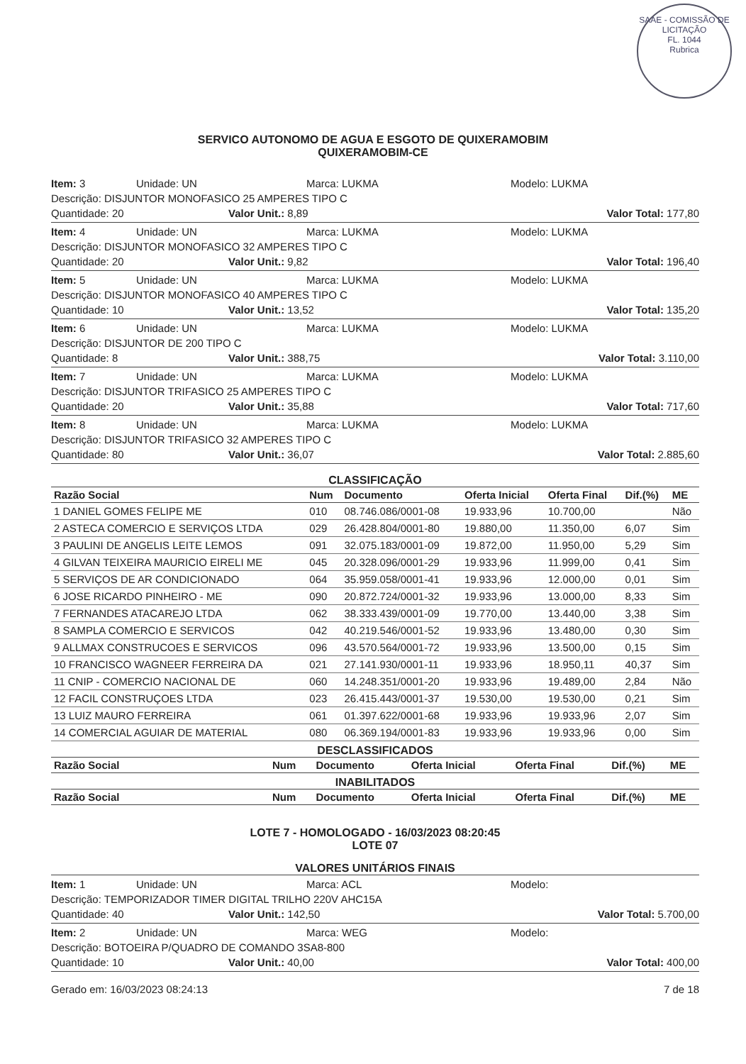SAAE - COMISSÃO DE LICITAÇÃO
FL. 1044
Rubrica
SERVICO AUTONOMO DE AGUA E ESGOTO DE QUIXERAMOBIM
QUIXERAMOBIM-CE
Item: 3 Unidade: UN Marca: LUKMA Modelo: LUKMA
Descrição: DISJUNTOR MONOFASICO 25 AMPERES TIPO C
Quantidade: 20 Valor Unit.: 8,89 Valor Total: 177,80
Item: 4 Unidade: UN Marca: LUKMA Modelo: LUKMA
Descrição: DISJUNTOR MONOFASICO 32 AMPERES TIPO C
Quantidade: 20 Valor Unit.: 9,82 Valor Total: 196,40
Item: 5 Unidade: UN Marca: LUKMA Modelo: LUKMA
Descrição: DISJUNTOR MONOFASICO 40 AMPERES TIPO C
Quantidade: 10 Valor Unit.: 13,52 Valor Total: 135,20
Item: 6 Unidade: UN Marca: LUKMA Modelo: LUKMA
Descrição: DISJUNTOR DE 200 TIPO C
Quantidade: 8 Valor Unit.: 388,75 Valor Total: 3.110,00
Item: 7 Unidade: UN Marca: LUKMA Modelo: LUKMA
Descrição: DISJUNTOR TRIFASICO 25 AMPERES TIPO C
Quantidade: 20 Valor Unit.: 35,88 Valor Total: 717,60
Item: 8 Unidade: UN Marca: LUKMA Modelo: LUKMA
Descrição: DISJUNTOR TRIFASICO 32 AMPERES TIPO C
Quantidade: 80 Valor Unit.: 36,07 Valor Total: 2.885,60
CLASSIFICAÇÃO
| Razão Social | Num | Documento | Oferta Inicial | Oferta Final | Dif.(%) | ME |
| --- | --- | --- | --- | --- | --- | --- |
| 1 DANIEL GOMES FELIPE ME | 010 | 08.746.086/0001-08 | 19.933,96 | 10.700,00 | | Não |
| 2 ASTECA COMERCIO E SERVIÇOS LTDA | 029 | 26.428.804/0001-80 | 19.880,00 | 11.350,00 | 6,07 | Sim |
| 3 PAULINI DE ANGELIS LEITE LEMOS | 091 | 32.075.183/0001-09 | 19.872,00 | 11.950,00 | 5,29 | Sim |
| 4 GILVAN TEIXEIRA MAURICIO EIRELI ME | 045 | 20.328.096/0001-29 | 19.933,96 | 11.999,00 | 0,41 | Sim |
| 5 SERVIÇOS DE AR CONDICIONADO | 064 | 35.959.058/0001-41 | 19.933,96 | 12.000,00 | 0,01 | Sim |
| 6 JOSE RICARDO PINHEIRO - ME | 090 | 20.872.724/0001-32 | 19.933,96 | 13.000,00 | 8,33 | Sim |
| 7 FERNANDES ATACAREJO LTDA | 062 | 38.333.439/0001-09 | 19.770,00 | 13.440,00 | 3,38 | Sim |
| 8 SAMPLA COMERCIO E SERVICOS | 042 | 40.219.546/0001-52 | 19.933,96 | 13.480,00 | 0,30 | Sim |
| 9 ALLMAX CONSTRUCOES E SERVICOS | 096 | 43.570.564/0001-72 | 19.933,96 | 13.500,00 | 0,15 | Sim |
| 10 FRANCISCO WAGNEER FERREIRA DA | 021 | 27.141.930/0001-11 | 19.933,96 | 18.950,11 | 40,37 | Sim |
| 11 CNIP - COMERCIO NACIONAL DE | 060 | 14.248.351/0001-20 | 19.933,96 | 19.489,00 | 2,84 | Não |
| 12 FACIL CONSTRUÇOES LTDA | 023 | 26.415.443/0001-37 | 19.530,00 | 19.530,00 | 0,21 | Sim |
| 13 LUIZ MAURO FERREIRA | 061 | 01.397.622/0001-68 | 19.933,96 | 19.933,96 | 2,07 | Sim |
| 14 COMERCIAL AGUIAR DE MATERIAL | 080 | 06.369.194/0001-83 | 19.933,96 | 19.933,96 | 0,00 | Sim |
DESCLASSIFICADOS
| Razão Social | Num | Documento | Oferta Inicial | Oferta Final | Dif.(%) | ME |
| --- | --- | --- | --- | --- | --- | --- |
INABILITADOS
| Razão Social | Num | Documento | Oferta Inicial | Oferta Final | Dif.(%) | ME |
| --- | --- | --- | --- | --- | --- | --- |
LOTE 7 - HOMOLOGADO - 16/03/2023 08:20:45
LOTE 07
VALORES UNITÁRIOS FINAIS
Item: 1 Unidade: UN Marca: ACL Modelo:
Descrição: TEMPORIZADOR TIMER DIGITAL TRILHO 220V AHC15A
Quantidade: 40 Valor Unit.: 142,50 Valor Total: 5.700,00
Item: 2 Unidade: UN Marca: WEG Modelo:
Descrição: BOTOEIRA P/QUADRO DE COMANDO 3SA8-800
Quantidade: 10 Valor Unit.: 40,00 Valor Total: 400,00
Gerado em: 16/03/2023 08:24:13 7 de 18